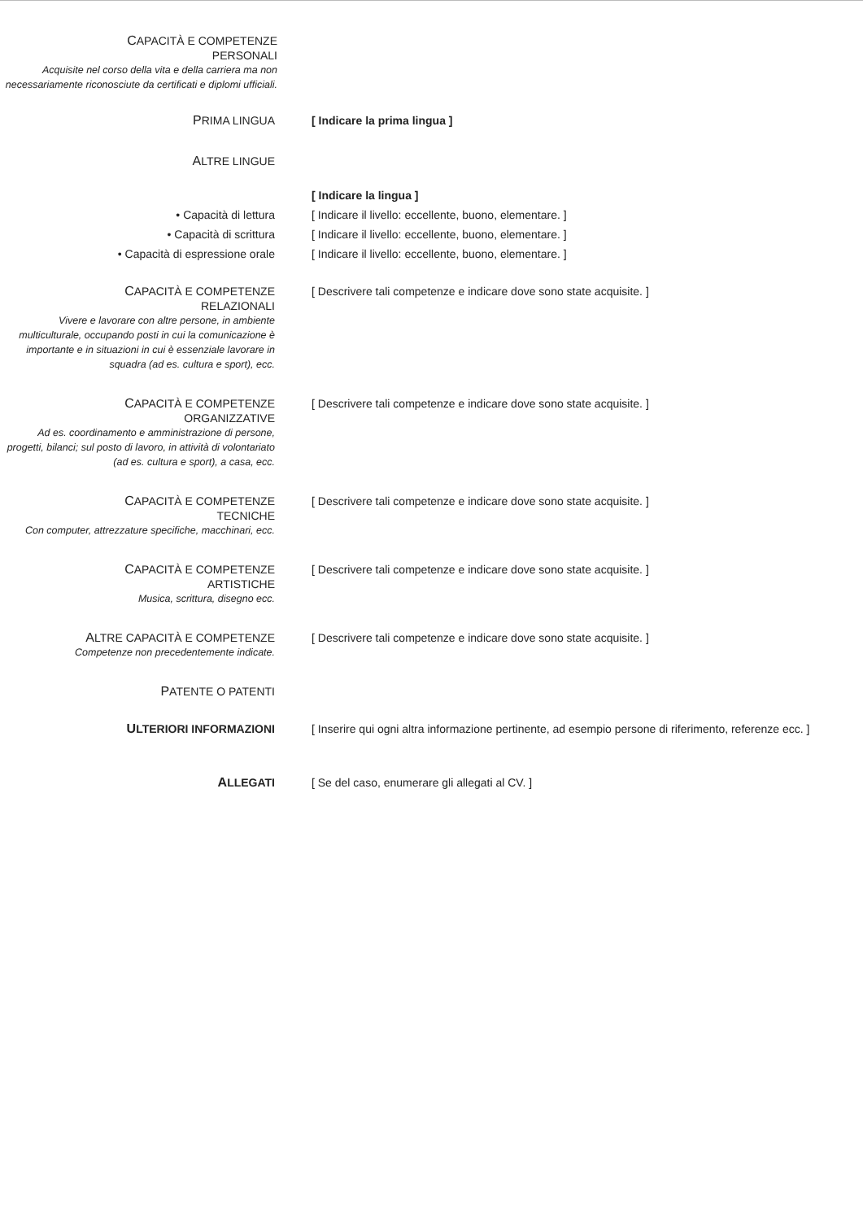CAPACITÀ E COMPETENZE
PERSONALI
Acquisite nel corso della vita e della carriera ma non necessariamente riconosciute da certificati e diplomi ufficiali.
PRIMA LINGUA [ Indicare la prima lingua ]
ALTRE LINGUE
[ Indicare la lingua ]
• Capacità di lettura [ Indicare il livello: eccellente, buono, elementare. ]
• Capacità di scrittura [ Indicare il livello: eccellente, buono, elementare. ]
• Capacità di espressione orale [ Indicare il livello: eccellente, buono, elementare. ]
CAPACITÀ E COMPETENZE
RELAZIONALI
Vivere e lavorare con altre persone, in ambiente multiculturale, occupando posti in cui la comunicazione è importante e in situazioni in cui è essenziale lavorare in squadra (ad es. cultura e sport), ecc.
[ Descrivere tali competenze e indicare dove sono state acquisite. ]
CAPACITÀ E COMPETENZE
ORGANIZZATIVE
Ad es. coordinamento e amministrazione di persone, progetti, bilanci; sul posto di lavoro, in attività di volontariato (ad es. cultura e sport), a casa, ecc.
[ Descrivere tali competenze e indicare dove sono state acquisite. ]
CAPACITÀ E COMPETENZE
TECNICHE
Con computer, attrezzature specifiche, macchinari, ecc.
[ Descrivere tali competenze e indicare dove sono state acquisite. ]
CAPACITÀ E COMPETENZE
ARTISTICHE
Musica, scrittura, disegno ecc.
[ Descrivere tali competenze e indicare dove sono state acquisite. ]
ALTRE CAPACITÀ E COMPETENZE
Competenze non precedentemente indicate.
[ Descrivere tali competenze e indicare dove sono state acquisite. ]
PATENTE O PATENTI
ULTERIORI INFORMAZIONI [ Inserire qui ogni altra informazione pertinente, ad esempio persone di riferimento, referenze ecc. ]
ALLEGATI [ Se del caso, enumerare gli allegati al CV. ]